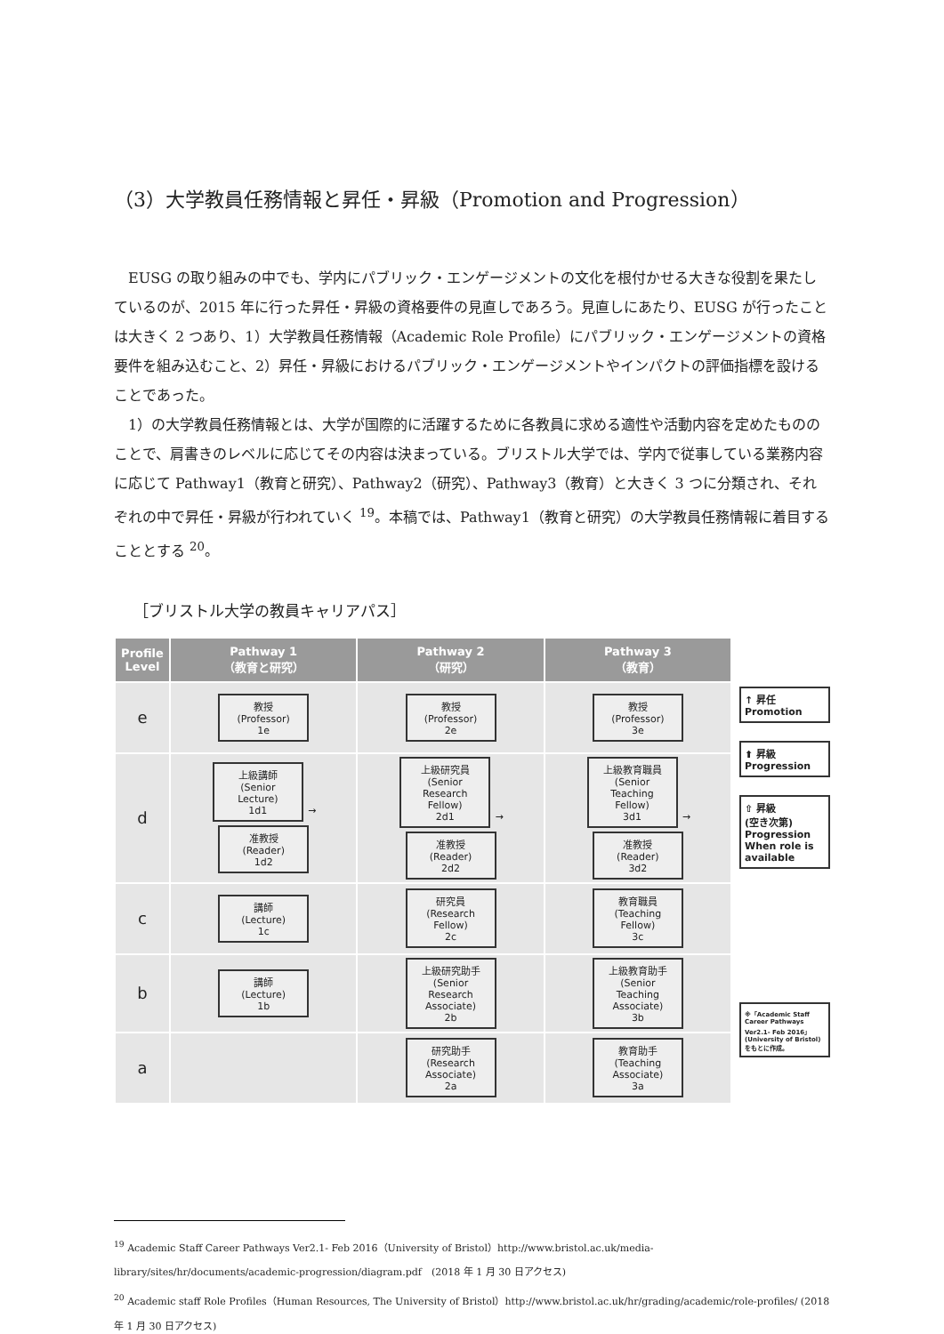（3）大学教員任務情報と昇任・昇級（Promotion and Progression）
EUSG の取り組みの中でも、学内にパブリック・エンゲージメントの文化を根付かせる大きな役割を果たしているのが、2015 年に行った昇任・昇級の資格要件の見直しであろう。見直しにあたり、EUSG が行ったことは大きく 2 つあり、1）大学教員任務情報（Academic Role Profile）にパブリック・エンゲージメントの資格要件を組み込むこと、2）昇任・昇級におけるパブリック・エンゲージメントやインパクトの評価指標を設けることであった。
1）の大学教員任務情報とは、大学が国際的に活躍するために各教員に求める適性や活動内容を定めたもののことで、肩書きのレベルに応じてその内容は決まっている。ブリストル大学では、学内で従事している業務内容に応じて Pathway1（教育と研究）、Pathway2（研究）、Pathway3（教育）と大きく 3 つに分類され、それぞれの中で昇任・昇級が行われていく <sup>19</sup>。本稿では、Pathway1（教育と研究）の大学教員任務情報に着目することとする <sup>20</sup>。
［ブリストル大学の教員キャリアパス］
| Profile Level | Pathway 1 （教育と研究） | Pathway 2 （研究） | Pathway 3 （教育） |
| --- | --- | --- | --- |
| e | 教授 (Professor) 1e | 教授 (Professor) 2e | 教授 (Professor) 3e |
| d | 上級講師 (Senior Lecture) 1d1 → 准教授 (Reader) 1d2 | 上級研究員 (Senior Research Fellow) 2d1 → 准教授 (Reader) 2d2 | 上級教育職員 (Senior Teaching Fellow) 3d1 → 准教授 (Reader) 3d2 |
| c | 講師 (Lecture) 1c | 研究員 (Research Fellow) 2c | 教育職員 (Teaching Fellow) 3c |
| b | 講師 (Lecture) 1b | 上級研究助手 (Senior Research Associate) 2b | 上級教育助手 (Senior Teaching Associate) 3b |
| a | | 研究助手 (Research Associate) 2a | 教育助手 (Teaching Associate) 3a |
↑ 昇任
Promotion
⬆ 昇級
Progression
⇧ 昇級
(空き次第)
Progression When role is available
※「Academic Staff Career Pathways Ver2.1- Feb 2016」(University of Bristol) をもとに作成。
<sup>19</sup> Academic Staff Career Pathways Ver2.1- Feb 2016（University of Bristol）http://www.bristol.ac.uk/media-library/sites/hr/documents/academic-progression/diagram.pdf　(2018 年 1 月 30 日アクセス)
<sup>20</sup> Academic staff Role Profiles（Human Resources, The University of Bristol）http://www.bristol.ac.uk/hr/grading/academic/role-profiles/ (2018 年 1 月 30 日アクセス)